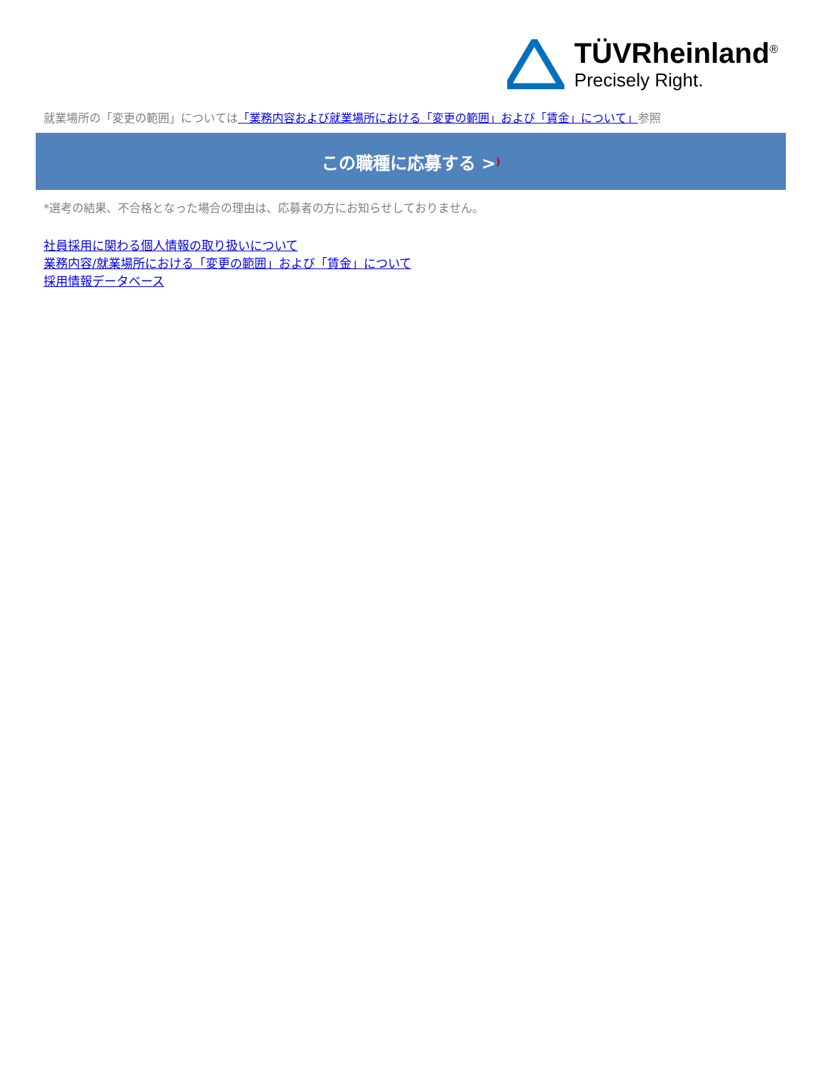TÜVRheinland<sup>®</sup>
Precisely Right.
就業場所の「変更の範囲」については「業務内容および就業場所における「変更の範囲」および「賃金」について」参照
この職種に応募する >)
*選考の結果、不合格となった場合の理由は、応募者の方にお知らせしておりません。
社員採用に関わる個人情報の取り扱いについて
業務内容/就業場所における「変更の範囲」および「賃金」について
採用情報データベース